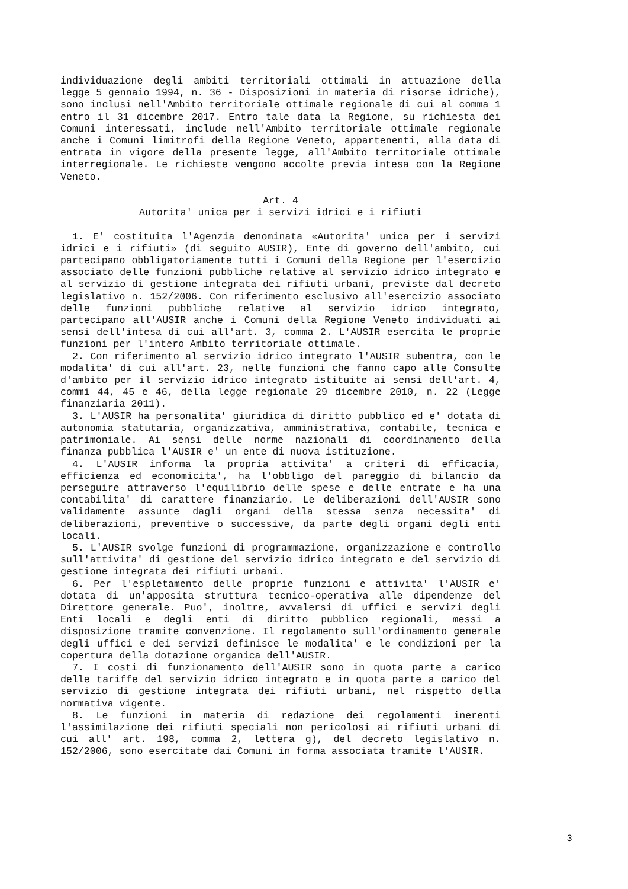individuazione degli ambiti territoriali ottimali in attuazione della legge 5 gennaio 1994, n. 36 - Disposizioni in materia di risorse idriche), sono inclusi nell'Ambito territoriale ottimale regionale di cui al comma 1 entro il 31 dicembre 2017. Entro tale data la Regione, su richiesta dei Comuni interessati, include nell'Ambito territoriale ottimale regionale anche i Comuni limitrofi della Regione Veneto, appartenenti, alla data di entrata in vigore della presente legge, all'Ambito territoriale ottimale interregionale. Le richieste vengono accolte previa intesa con la Regione Veneto.
Art. 4
Autorita' unica per i servizi idrici e i rifiuti
1. E' costituita l'Agenzia denominata «Autorita' unica per i servizi idrici e i rifiuti» (di seguito AUSIR), Ente di governo dell'ambito, cui partecipano obbligatoriamente tutti i Comuni della Regione per l'esercizio associato delle funzioni pubbliche relative al servizio idrico integrato e al servizio di gestione integrata dei rifiuti urbani, previste dal decreto legislativo n. 152/2006. Con riferimento esclusivo all'esercizio associato delle funzioni pubbliche relative al servizio idrico integrato, partecipano all'AUSIR anche i Comuni della Regione Veneto individuati ai sensi dell'intesa di cui all'art. 3, comma 2. L'AUSIR esercita le proprie funzioni per l'intero Ambito territoriale ottimale.
2. Con riferimento al servizio idrico integrato l'AUSIR subentra, con le modalita' di cui all'art. 23, nelle funzioni che fanno capo alle Consulte d'ambito per il servizio idrico integrato istituite ai sensi dell'art. 4, commi 44, 45 e 46, della legge regionale 29 dicembre 2010, n. 22 (Legge finanziaria 2011).
3. L'AUSIR ha personalita' giuridica di diritto pubblico ed e' dotata di autonomia statutaria, organizzativa, amministrativa, contabile, tecnica e patrimoniale. Ai sensi delle norme nazionali di coordinamento della finanza pubblica l'AUSIR e' un ente di nuova istituzione.
4. L'AUSIR informa la propria attivita' a criteri di efficacia, efficienza ed economicita', ha l'obbligo del pareggio di bilancio da perseguire attraverso l'equilibrio delle spese e delle entrate e ha una contabilita' di carattere finanziario. Le deliberazioni dell'AUSIR sono validamente assunte dagli organi della stessa senza necessita' di deliberazioni, preventive o successive, da parte degli organi degli enti locali.
5. L'AUSIR svolge funzioni di programmazione, organizzazione e controllo sull'attivita' di gestione del servizio idrico integrato e del servizio di gestione integrata dei rifiuti urbani.
6. Per l'espletamento delle proprie funzioni e attivita' l'AUSIR e' dotata di un'apposita struttura tecnico-operativa alle dipendenze del Direttore generale. Puo', inoltre, avvalersi di uffici e servizi degli Enti locali e degli enti di diritto pubblico regionali, messi a disposizione tramite convenzione. Il regolamento sull'ordinamento generale degli uffici e dei servizi definisce le modalita' e le condizioni per la copertura della dotazione organica dell'AUSIR.
7. I costi di funzionamento dell'AUSIR sono in quota parte a carico delle tariffe del servizio idrico integrato e in quota parte a carico del servizio di gestione integrata dei rifiuti urbani, nel rispetto della normativa vigente.
8. Le funzioni in materia di redazione dei regolamenti inerenti l'assimilazione dei rifiuti speciali non pericolosi ai rifiuti urbani di cui all' art. 198, comma 2, lettera g), del decreto legislativo n. 152/2006, sono esercitate dai Comuni in forma associata tramite l'AUSIR.
3